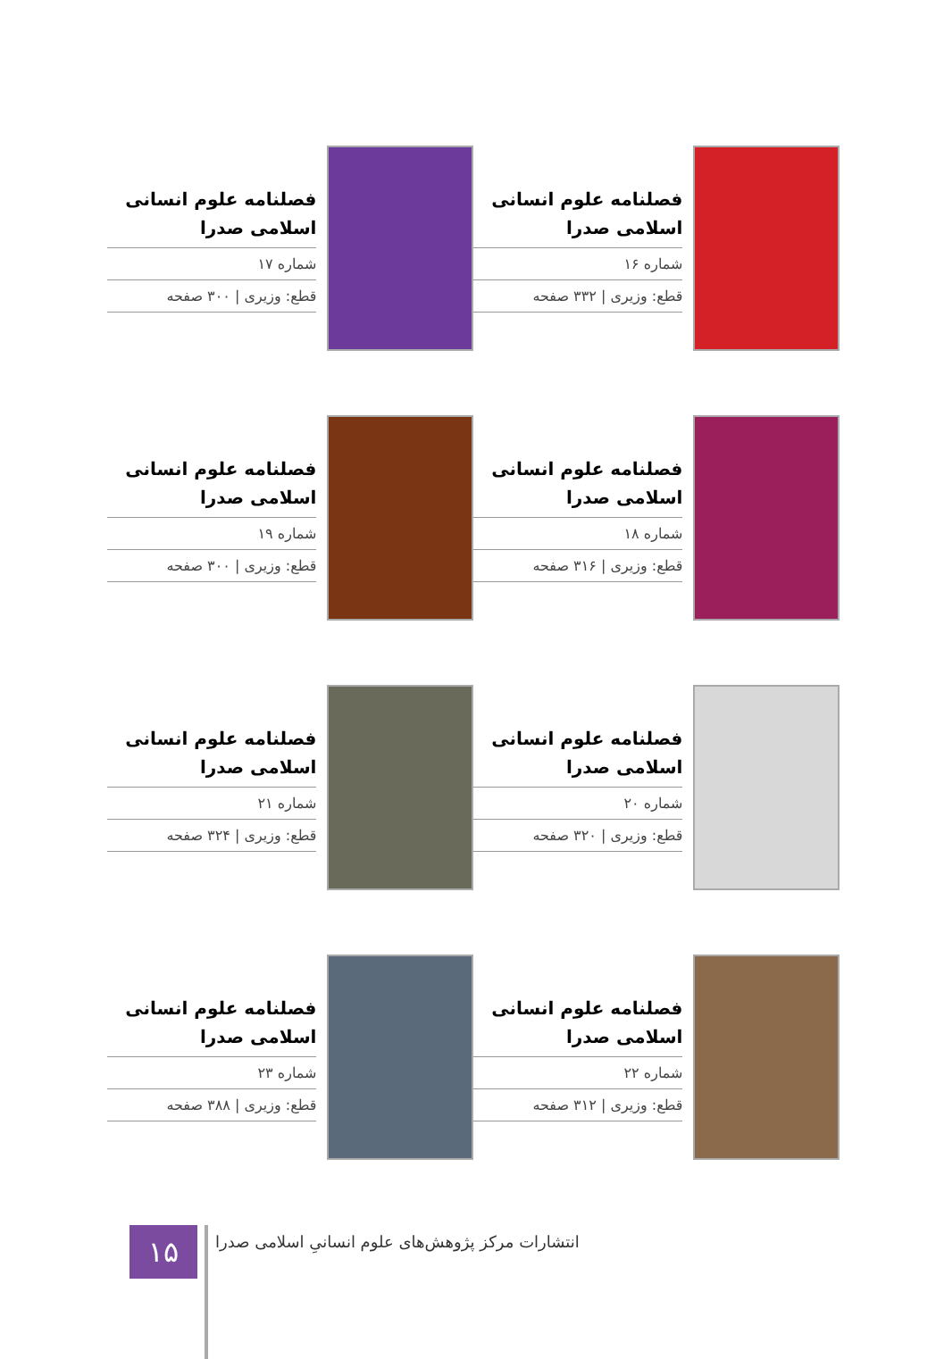فصلنامه علوم انسانی اسلامی صدرا
شماره ۱۶
قطع: وزیری | ۳۳۲ صفحه
فصلنامه علوم انسانی اسلامی صدرا
شماره ۱۷
قطع: وزیری | ۳۰۰ صفحه
فصلنامه علوم انسانی اسلامی صدرا
شماره ۱۸
قطع: وزیری | ۳۱۶ صفحه
فصلنامه علوم انسانی اسلامی صدرا
شماره ۱۹
قطع: وزیری | ۳۰۰ صفحه
فصلنامه علوم انسانی اسلامی صدرا
شماره ۲۰
قطع: وزیری | ۳۲۰ صفحه
فصلنامه علوم انسانی اسلامی صدرا
شماره ۲۱
قطع: وزیری | ۳۲۴ صفحه
فصلنامه علوم انسانی اسلامی صدرا
شماره ۲۲
قطع: وزیری | ۳۱۲ صفحه
فصلنامه علوم انسانی اسلامی صدرا
شماره ۲۳
قطع: وزیری | ۳۸۸ صفحه
۱۵
انتشارات مرکز پژوهش‌های علوم انسانیِ اسلامی صدرا